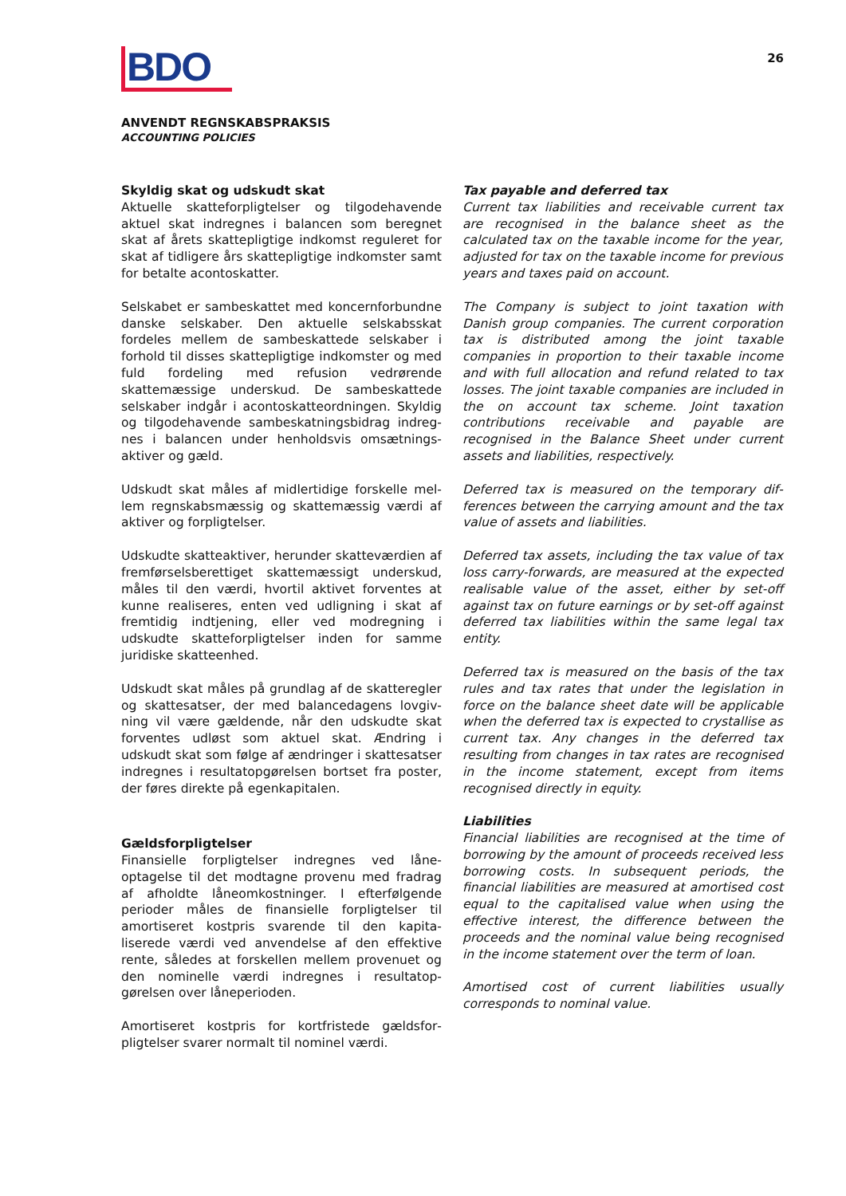BDO
26
ANVENDT REGNSKABSPRAKSIS
ACCOUNTING POLICIES
Skyldig skat og udskudt skat
Aktuelle skatteforpligtelser og tilgodehavende aktuel skat indregnes i balancen som beregnet skat af årets skattepligtige indkomst reguleret for skat af tidligere års skattepligtige indkomster samt for betalte acontoskatter.
Selskabet er sambeskattet med koncernforbundne danske selskaber. Den aktuelle selskabsskat fordeles mellem de sambeskattede selskaber i forhold til disses skattepligtige indkomster og med fuld fordeling med refusion vedrørende skattemæssige underskud. De sambeskattede selskaber indgår i acontoskatteordningen. Skyldig og tilgodehavende sambeskatningsbidrag indreg­nes i balancen under henholdsvis omsætnings­aktiver og gæld.
Udskudt skat måles af midlertidige forskelle mel­lem regnskabsmæssig og skattemæssig værdi af aktiver og forpligtelser.
Udskudte skatteaktiver, herunder skatteværdien af fremførselsberettiget skattemæssigt under­skud, måles til den værdi, hvortil aktivet for­ventes at kunne realiseres, enten ved udligning i skat af fremtidig indtjening, eller ved modregning i udskudte skatteforpligtelser inden for samme juridiske skatteenhed.
Udskudt skat måles på grundlag af de skatteregler og skattesatser, der med balancedagens lovgiv­ning vil være gældende, når den udskudte skat forventes udløst som aktuel skat. Ændring i udskudt skat som følge af ændringer i skatte­satser indregnes i resultatopgørelsen bortset fra poster, der føres direkte på egenkapitalen.
Gældsforpligtelser
Finansielle forpligtelser indregnes ved låne­optagelse til det modtagne provenu med fradrag af afholdte låneomkostninger. I efterfølgende perioder måles de finansielle forpligtelser til amortiseret kostpris svarende til den kapita­liserede værdi ved anvendelse af den effektive rente, således at forskellen mellem provenuet og den nominelle værdi indregnes i resultatop­gørelsen over låneperioden.
Amortiseret kostpris for kortfristede gældsfor­pligtelser svarer normalt til nominel værdi.
Tax payable and deferred tax
Current tax liabilities and receivable current tax are recognised in the balance sheet as the calculated tax on the taxable income for the year, adjusted for tax on the taxable income for previous years and taxes paid on account.
The Company is subject to joint taxation with Danish group companies. The current corporation tax is distributed among the joint taxable companies in proportion to their taxable income and with full allocation and refund related to tax losses. The joint taxable companies are included in the on account tax scheme. Joint taxation contributions receivable and payable are recognised in the Balance Sheet under current assets and liabilities, respectively.
Deferred tax is measured on the temporary dif­ferences between the carrying amount and the tax value of assets and liabilities.
Deferred tax assets, including the tax value of tax loss carry-forwards, are measured at the ex­pected realisable value of the asset, either by set-off against tax on future earnings or by set-off against deferred tax liabilities within the same legal tax entity.
Deferred tax is measured on the basis of the tax rules and tax rates that under the legislation in force on the balance sheet date will be appli­cable when the deferred tax is expected to crystallise as current tax. Any changes in the deferred tax resulting from changes in tax rates are recognised in the income statement, except from items recognised directly in equity.
Liabilities
Financial liabilities are recognised at the time of borrowing by the amount of proceeds received less borrowing costs. In subsequent periods, the financial liabilities are measured at amortised cost equal to the capitalised value when using the effective interest, the difference between the proceeds and the nominal value being recog­nised in the income statement over the term of loan.
Amortised cost of current liabilities usually corresponds to nominal value.